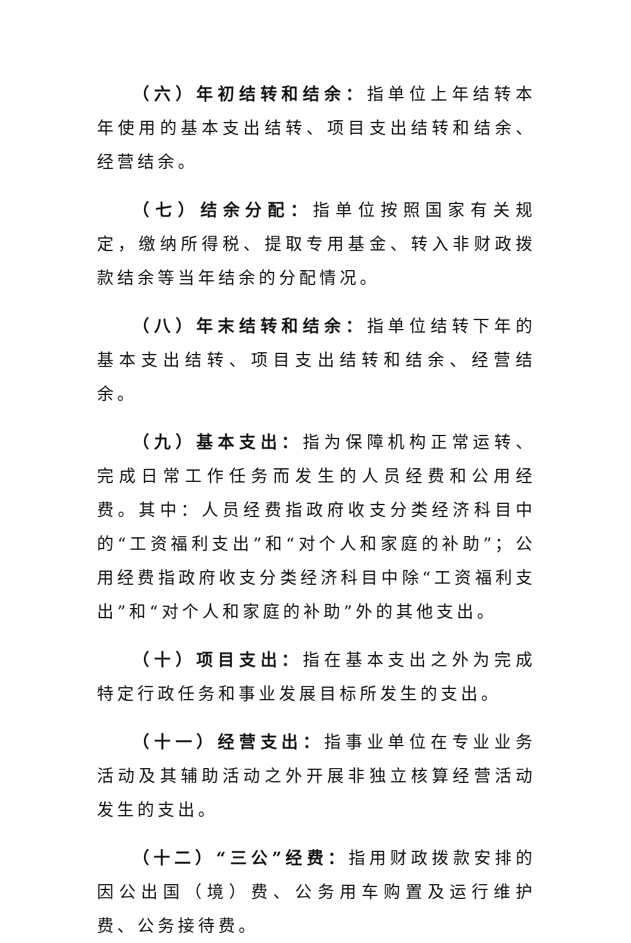（六）年初结转和结余：指单位上年结转本年使用的基本支出结转、项目支出结转和结余、经营结余。
（七）结余分配：指单位按照国家有关规定，缴纳所得税、提取专用基金、转入非财政拨款结余等当年结余的分配情况。
（八）年末结转和结余：指单位结转下年的基本支出结转、项目支出结转和结余、经营结余。
（九）基本支出：指为保障机构正常运转、完成日常工作任务而发生的人员经费和公用经费。其中：人员经费指政府收支分类经济科目中的“工资福利支出”和“对个人和家庭的补助”；公用经费指政府收支分类经济科目中除“工资福利支出”和“对个人和家庭的补助”外的其他支出。
（十）项目支出：指在基本支出之外为完成特定行政任务和事业发展目标所发生的支出。
（十一）经营支出：指事业单位在专业业务活动及其辅助活动之外开展非独立核算经营活动发生的支出。
（十二）“三公”经费：指用财政拨款安排的因公出国（境）费、公务用车购置及运行维护费、公务接待费。